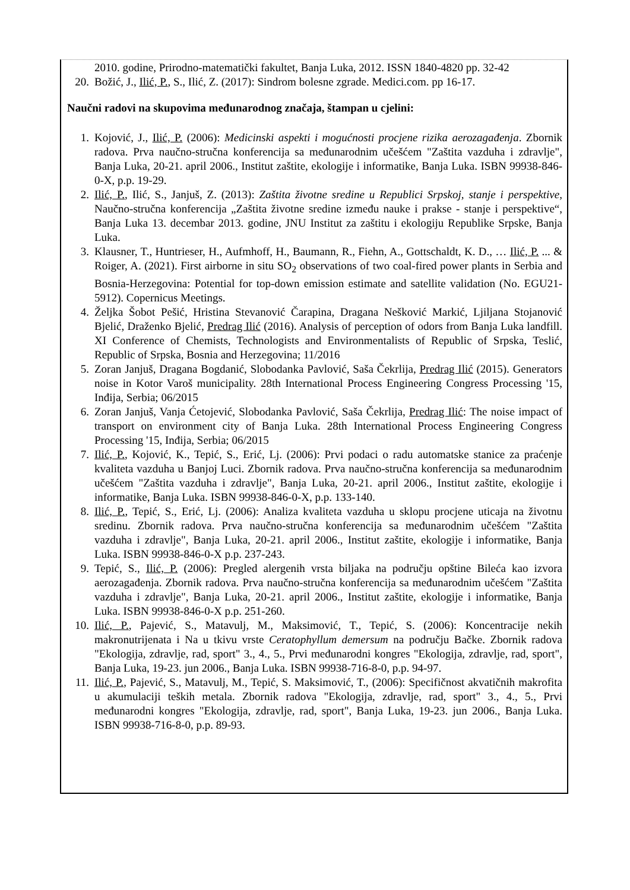2010. godine, Prirodno-matematički fakultet, Banja Luka, 2012. ISSN 1840-4820 pp. 32-42
20. Božić, J., Ilić, P., S., Ilić, Z. (2017): Sindrom bolesne zgrade. Medici.com. pp 16-17.
Naučni radovi na skupovima međunarodnog značaja, štampan u cjelini:
1. Kojović, J., Ilić, P. (2006): Medicinski aspekti i mogućnosti procjene rizika aerozagađenja. Zbornik radova. Prva naučno-stručna konferencija sa međunarodnim učešćem "Zaštita vazduha i zdravlje", Banja Luka, 20-21. april 2006., Institut zaštite, ekologije i informatike, Banja Luka. ISBN 99938-846-0-X, p.p. 19-29.
2. Ilić, P., Ilić, S., Janjuš, Z. (2013): Zaštita životne sredine u Republici Srpskoj, stanje i perspektive, Naučno-stručna konferencija „Zaštita životne sredine između nauke i prakse - stanje i perspektive“, Banja Luka 13. decembar 2013. godine, JNU Institut za zaštitu i ekologiju Republike Srpske, Banja Luka.
3. Klausner, T., Huntrieser, H., Aufmhoff, H., Baumann, R., Fiehn, A., Gottschaldt, K. D., … Ilić, P. ... & Roiger, A. (2021). First airborne in situ SO<sub>2</sub> observations of two coal-fired power plants in Serbia and Bosnia-Herzegovina: Potential for top-down emission estimate and satellite validation (No. EGU21-5912). Copernicus Meetings.
4. Željka Šobot Pešić, Hristina Stevanović Čarapina, Dragana Nešković Markić, Ljiljana Stojanović Bjelić, Draženko Bjelić, Predrag Ilić (2016). Analysis of perception of odors from Banja Luka landfill. XI Conference of Chemists, Technologists and Environmentalists of Republic of Srpska, Teslić, Republic of Srpska, Bosnia and Herzegovina; 11/2016
5. Zoran Janjuš, Dragana Bogdanić, Slobodanka Pavlović, Saša Čekrlija, Predrag Ilić (2015). Generators noise in Kotor Varoš municipality. 28th International Process Engineering Congress Processing '15, Inđija, Serbia; 06/2015
6. Zoran Janjuš, Vanja Ćetojević, Slobodanka Pavlović, Saša Čekrlija, Predrag Ilić: The noise impact of transport on environment city of Banja Luka. 28th International Process Engineering Congress Processing '15, Inđija, Serbia; 06/2015
7. Ilić, P., Kojović, K., Tepić, S., Erić, Lj. (2006): Prvi podaci o radu automatske stanice za praćenje kvaliteta vazduha u Banjoj Luci. Zbornik radova. Prva naučno-stručna konferencija sa međunarodnim učešćem "Zaštita vazduha i zdravlje", Banja Luka, 20-21. april 2006., Institut zaštite, ekologije i informatike, Banja Luka. ISBN 99938-846-0-X, p.p. 133-140.
8. Ilić, P., Tepić, S., Erić, Lj. (2006): Analiza kvaliteta vazduha u sklopu procjene uticaja na životnu sredinu. Zbornik radova. Prva naučno-stručna konferencija sa međunarodnim učešćem "Zaštita vazduha i zdravlje", Banja Luka, 20-21. april 2006., Institut zaštite, ekologije i informatike, Banja Luka. ISBN 99938-846-0-X p.p. 237-243.
9. Tepić, S., Ilić, P. (2006): Pregled alergenih vrsta biljaka na području opštine Bileća kao izvora aerozagađenja. Zbornik radova. Prva naučno-stručna konferencija sa međunarodnim učešćem "Zaštita vazduha i zdravlje", Banja Luka, 20-21. april 2006., Institut zaštite, ekologije i informatike, Banja Luka. ISBN 99938-846-0-X p.p. 251-260.
10. Ilić, P., Pajević, S., Matavulj, M., Maksimović, T., Tepić, S. (2006): Koncentracije nekih makronutrijenata i Na u tkivu vrste Ceratophyllum demersum na području Bačke. Zbornik radova "Ekologija, zdravlje, rad, sport" 3., 4., 5., Prvi međunarodni kongres "Ekologija, zdravlje, rad, sport", Banja Luka, 19-23. jun 2006., Banja Luka. ISBN 99938-716-8-0, p.p. 94-97.
11. Ilić, P., Pajević, S., Matavulj, M., Tepić, S. Maksimović, T., (2006): Specifičnost akvatičnih makrofita u akumulaciji teških metala. Zbornik radova "Ekologija, zdravlje, rad, sport" 3., 4., 5., Prvi međunarodni kongres "Ekologija, zdravlje, rad, sport", Banja Luka, 19-23. jun 2006., Banja Luka. ISBN 99938-716-8-0, p.p. 89-93.